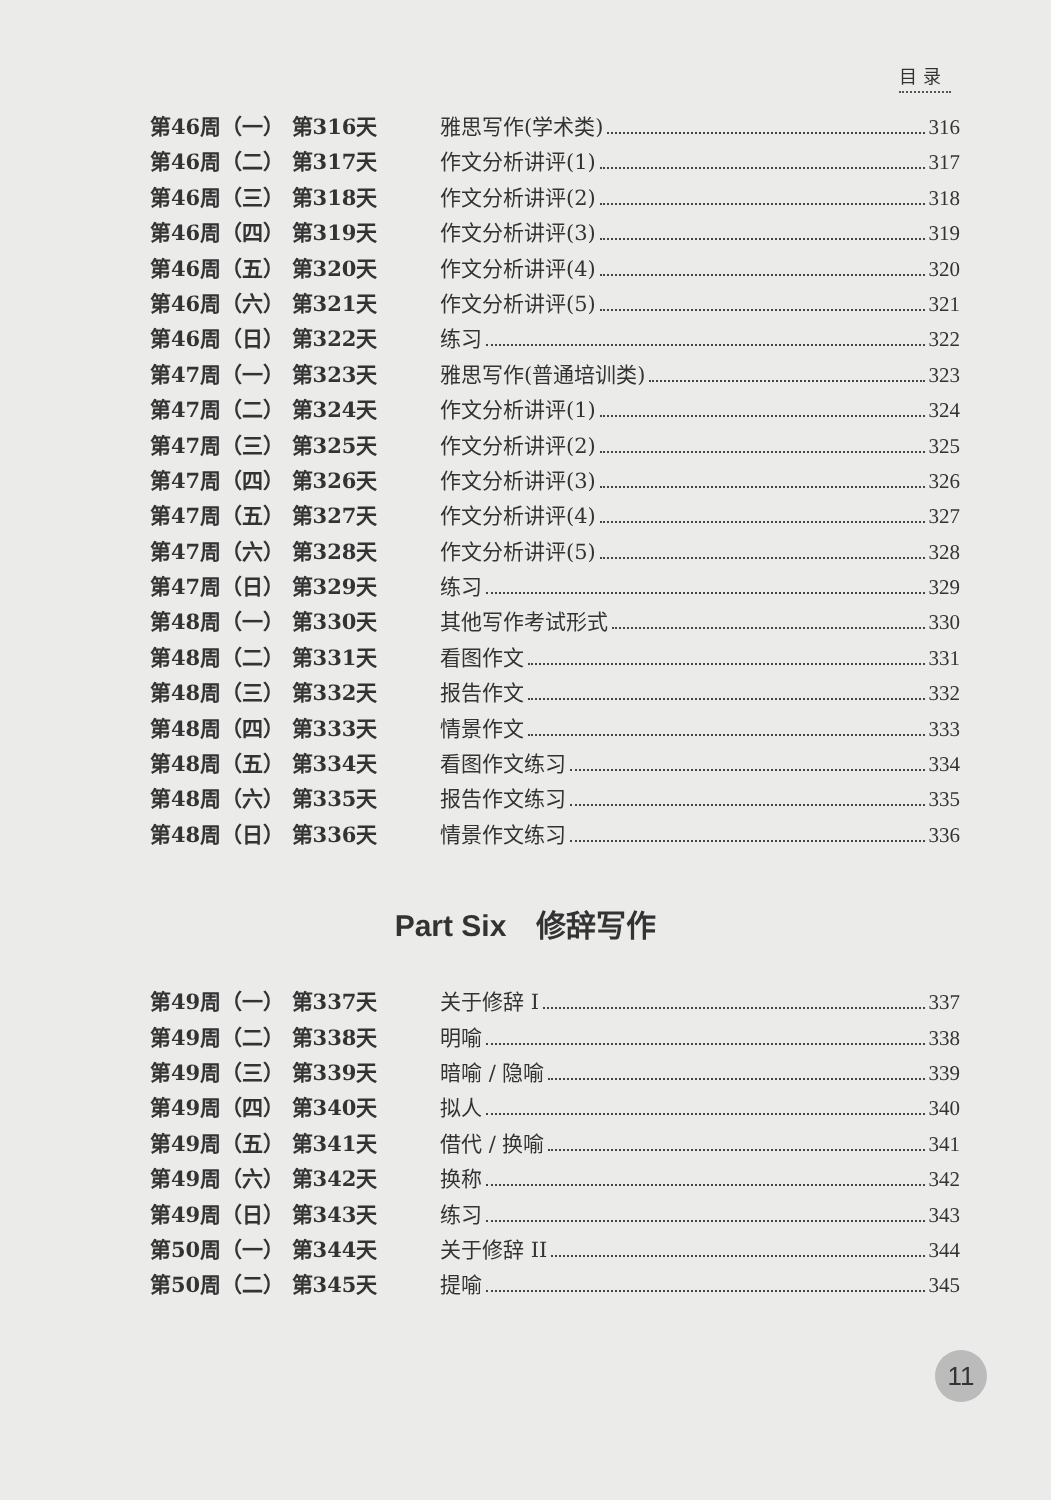目 录
第46周（一） 第316天 雅思写作(学术类) 316
第46周（二） 第317天 作文分析讲评(1) 317
第46周（三） 第318天 作文分析讲评(2) 318
第46周（四） 第319天 作文分析讲评(3) 319
第46周（五） 第320天 作文分析讲评(4) 320
第46周（六） 第321天 作文分析讲评(5) 321
第46周（日） 第322天 练习 322
第47周（一） 第323天 雅思写作(普通培训类) 323
第47周（二） 第324天 作文分析讲评(1) 324
第47周（三） 第325天 作文分析讲评(2) 325
第47周（四） 第326天 作文分析讲评(3) 326
第47周（五） 第327天 作文分析讲评(4) 327
第47周（六） 第328天 作文分析讲评(5) 328
第47周（日） 第329天 练习 329
第48周（一） 第330天 其他写作考试形式 330
第48周（二） 第331天 看图作文 331
第48周（三） 第332天 报告作文 332
第48周（四） 第333天 情景作文 333
第48周（五） 第334天 看图作文练习 334
第48周（六） 第335天 报告作文练习 335
第48周（日） 第336天 情景作文练习 336
Part Six　修辞写作
第49周（一） 第337天 关于修辞 I 337
第49周（二） 第338天 明喻 338
第49周（三） 第339天 暗喻 / 隐喻 339
第49周（四） 第340天 拟人 340
第49周（五） 第341天 借代 / 换喻 341
第49周（六） 第342天 换称 342
第49周（日） 第343天 练习 343
第50周（一） 第344天 关于修辞 II 344
第50周（二） 第345天 提喻 345
11